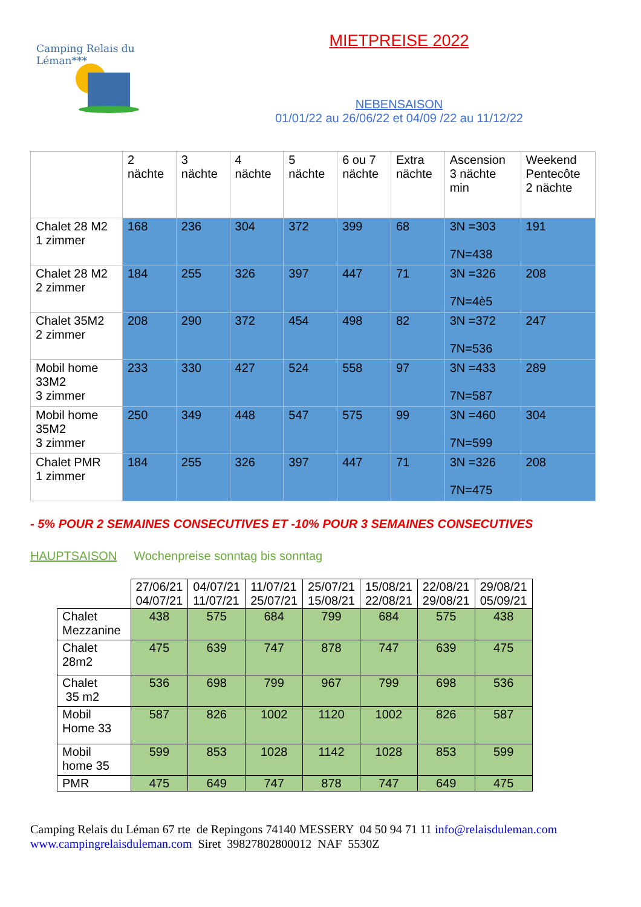Camping Relais du Léman***
MIETPREISE 2022
NEBENSAISON
01/01/22 au 26/06/22 et 04/09 /22 au 11/12/22
| | 2 nächte | 3 nächte | 4 nächte | 5 nächte | 6 ou 7 nächte | Extra nächte | Ascension 3 nächte min | Weekend Pentecôte 2 nächte |
| Chalet 28 M2 1 zimmer | 168 | 236 | 304 | 372 | 399 | 68 | 3N =303 7N=438 | 191 |
| Chalet 28 M2 2 zimmer | 184 | 255 | 326 | 397 | 447 | 71 | 3N =326 7N=4è5 | 208 |
| Chalet 35M2 2 zimmer | 208 | 290 | 372 | 454 | 498 | 82 | 3N =372 7N=536 | 247 |
| Mobil home 33M2 3 zimmer | 233 | 330 | 427 | 524 | 558 | 97 | 3N =433 7N=587 | 289 |
| Mobil home 35M2 3 zimmer | 250 | 349 | 448 | 547 | 575 | 99 | 3N =460 7N=599 | 304 |
| Chalet PMR 1 zimmer | 184 | 255 | 326 | 397 | 447 | 71 | 3N =326 7N=475 | 208 |
- 5% POUR 2 SEMAINES CONSECUTIVES ET -10% POUR 3 SEMAINES CONSECUTIVES
HAUPTSAISON Wochenpreise sonntag bis sonntag
| | 27/06/21 04/07/21 | 04/07/21 11/07/21 | 11/07/21 25/07/21 | 25/07/21 15/08/21 | 15/08/21 22/08/21 | 22/08/21 29/08/21 | 29/08/21 05/09/21 |
| Chalet Mezzanine | 438 | 575 | 684 | 799 | 684 | 575 | 438 |
| Chalet 28m2 | 475 | 639 | 747 | 878 | 747 | 639 | 475 |
| Chalet 35 m2 | 536 | 698 | 799 | 967 | 799 | 698 | 536 |
| Mobil Home 33 | 587 | 826 | 1002 | 1120 | 1002 | 826 | 587 |
| Mobil home 35 | 599 | 853 | 1028 | 1142 | 1028 | 853 | 599 |
| PMR | 475 | 649 | 747 | 878 | 747 | 649 | 475 |
Camping Relais du Léman 67 rte de Repingons 74140 MESSERY 04 50 94 71 11 info@relaisduleman.com
www.campingrelaisduleman.com Siret 39827802800012 NAF 5530Z